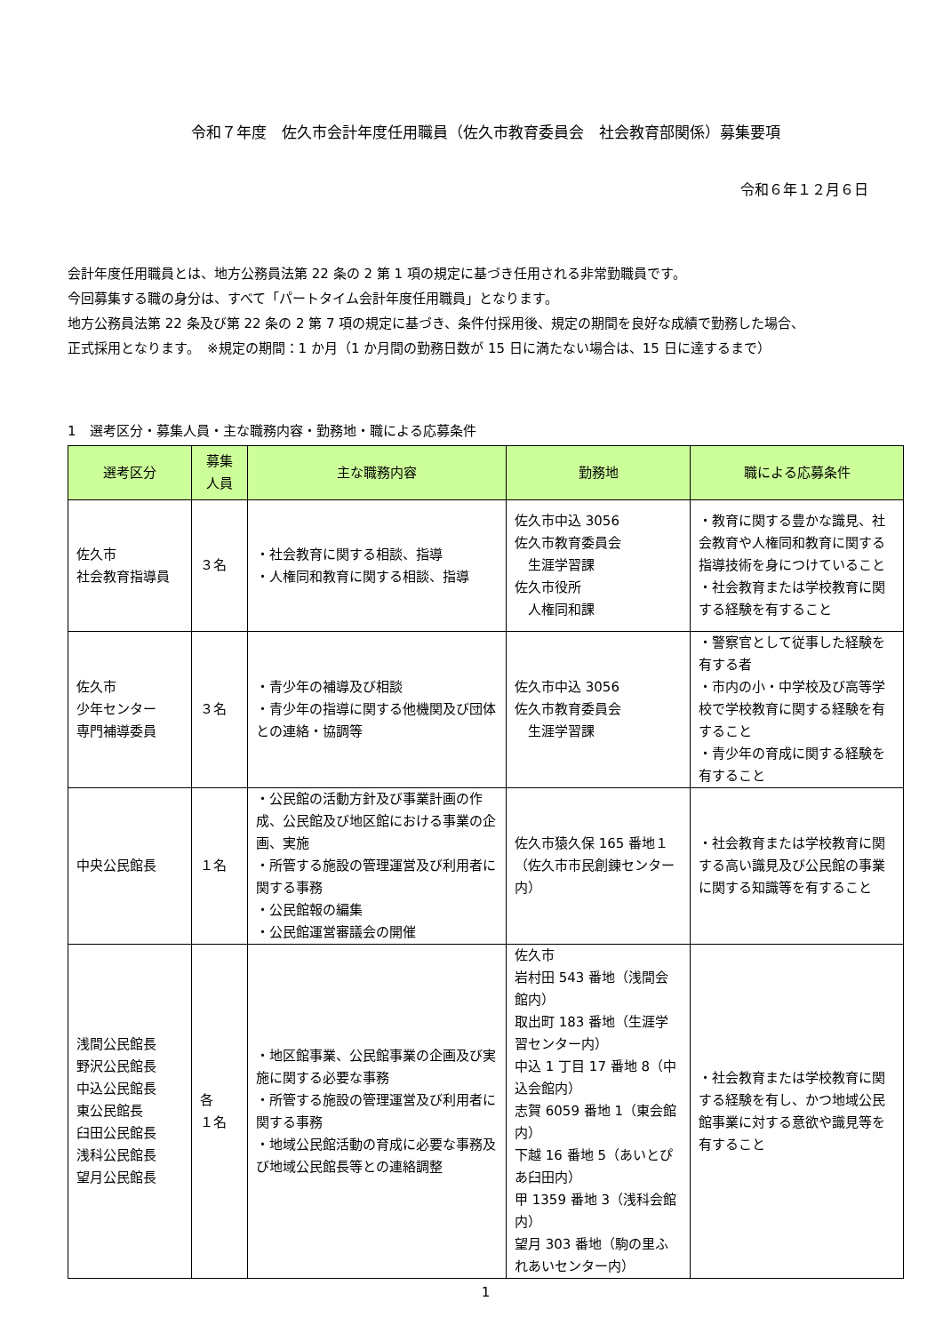令和７年度　佐久市会計年度任用職員（佐久市教育委員会　社会教育部関係）募集要項
令和６年１２月６日
会計年度任用職員とは、地方公務員法第 22 条の 2 第 1 項の規定に基づき任用される非常勤職員です。
今回募集する職の身分は、すべて「パートタイム会計年度任用職員」となります。
地方公務員法第 22 条及び第 22 条の 2 第 7 項の規定に基づき、条件付採用後、規定の期間を良好な成績で勤務した場合、
正式採用となります。　※規定の期間：1 か月（1 か月間の勤務日数が 15 日に満たない場合は、15 日に達するまで）
1　選考区分・募集人員・主な職務内容・勤務地・職による応募条件
| 選考区分 | 募集 人員 | 主な職務内容 | 勤務地 | 職による応募条件 |
| --- | --- | --- | --- | --- |
| 佐久市 社会教育指導員 | ３名 | ・社会教育に関する相談、指導 ・人権同和教育に関する相談、指導 | 佐久市中込 3056 佐久市教育委員会 生涯学習課 佐久市役所 人権同和課 | ・教育に関する豊かな識見、社会教育や人権同和教育に関する指導技術を身につけていること ・社会教育または学校教育に関する経験を有すること |
| 佐久市 少年センター 専門補導委員 | ３名 | ・青少年の補導及び相談 ・青少年の指導に関する他機関及び団体との連絡・協調等 | 佐久市中込 3056 佐久市教育委員会 生涯学習課 | ・警察官として従事した経験を有する者 ・市内の小・中学校及び高等学校で学校教育に関する経験を有すること ・青少年の育成に関する経験を有すること |
| 中央公民館長 | １名 | ・公民館の活動方針及び事業計画の作成、公民館及び地区館における事業の企画、実施 ・所管する施設の管理運営及び利用者に関する事務 ・公民館報の編集 ・公民館運営審議会の開催 | 佐久市猿久保 165 番地１（佐久市市民創錬センター内） | ・社会教育または学校教育に関する高い識見及び公民館の事業に関する知識等を有すること |
| 浅間公民館長 野沢公民館長 中込公民館長 東公民館長 臼田公民館長 浅科公民館長 望月公民館長 | 各 １名 | ・地区館事業、公民館事業の企画及び実施に関する必要な事務 ・所管する施設の管理運営及び利用者に関する事務 ・地域公民館活動の育成に必要な事務及び地域公民館長等との連絡調整 | 佐久市 岩村田 543 番地（浅間会館内） 取出町 183 番地（生涯学習センター内） 中込 1 丁目 17 番地 8（中込会館内） 志賀 6059 番地 1（東会館内） 下越 16 番地 5（あいとぴあ臼田内） 甲 1359 番地 3（浅科会館内） 望月 303 番地（駒の里ふれあいセンター内） | ・社会教育または学校教育に関する経験を有し、かつ地域公民館事業に対する意欲や識見等を有すること |
1